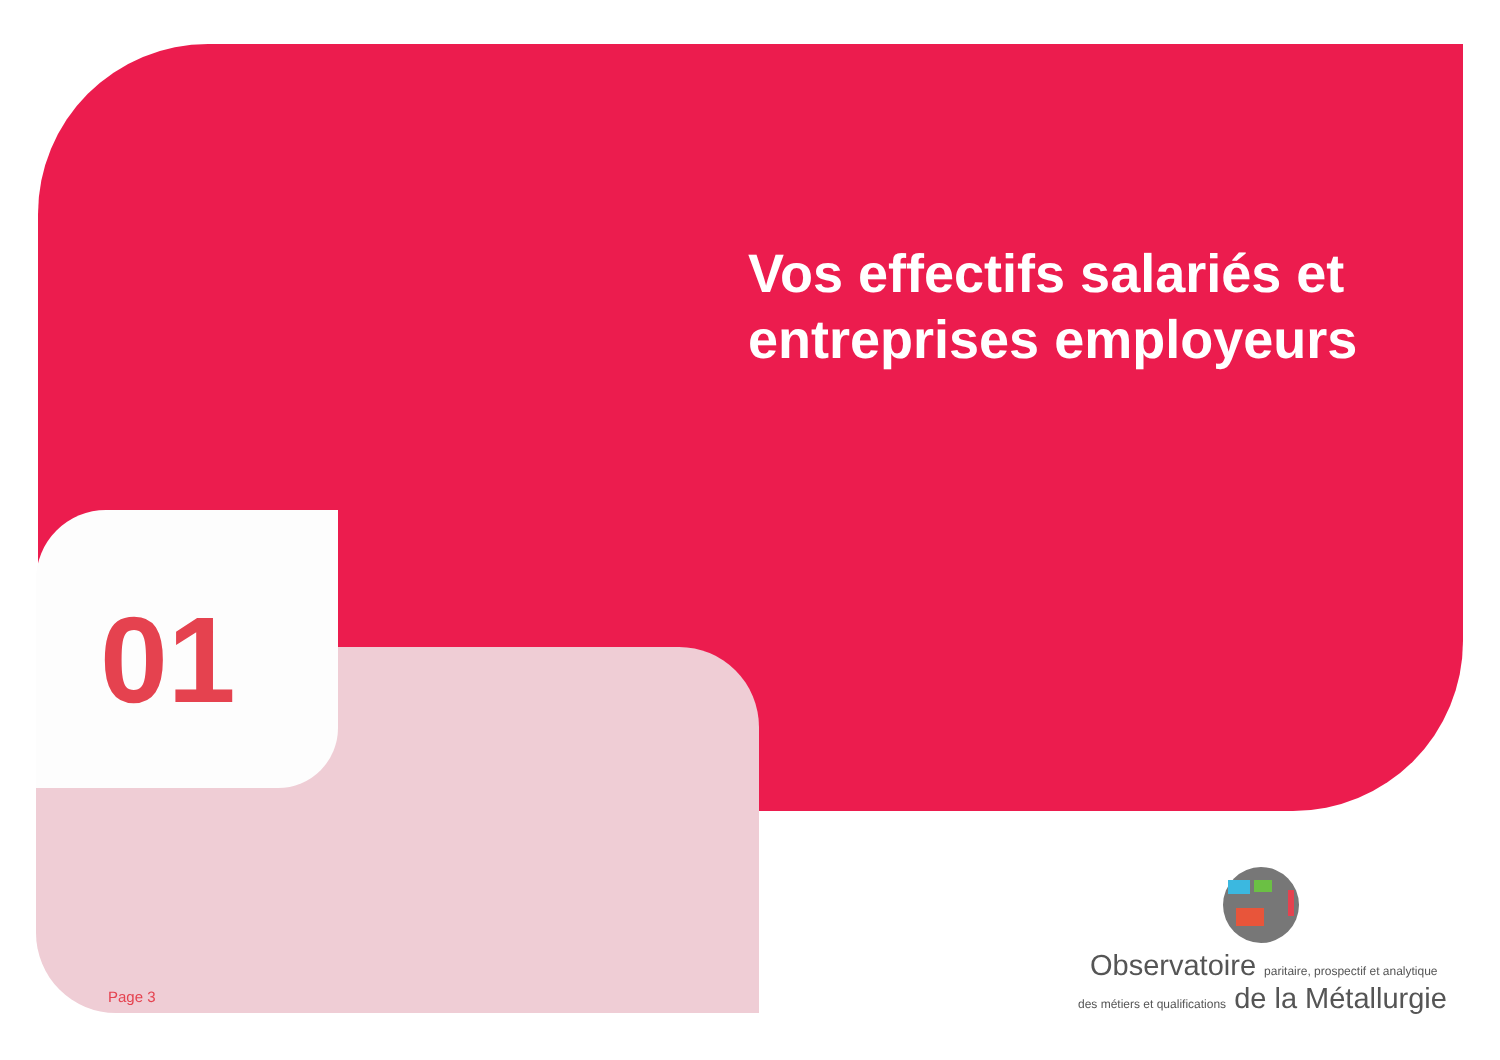Vos effectifs salariés et
entreprises employeurs
01
Page 3
Observatoire paritaire, prospectif et analytique
des métiers et qualifications de la Métallurgie